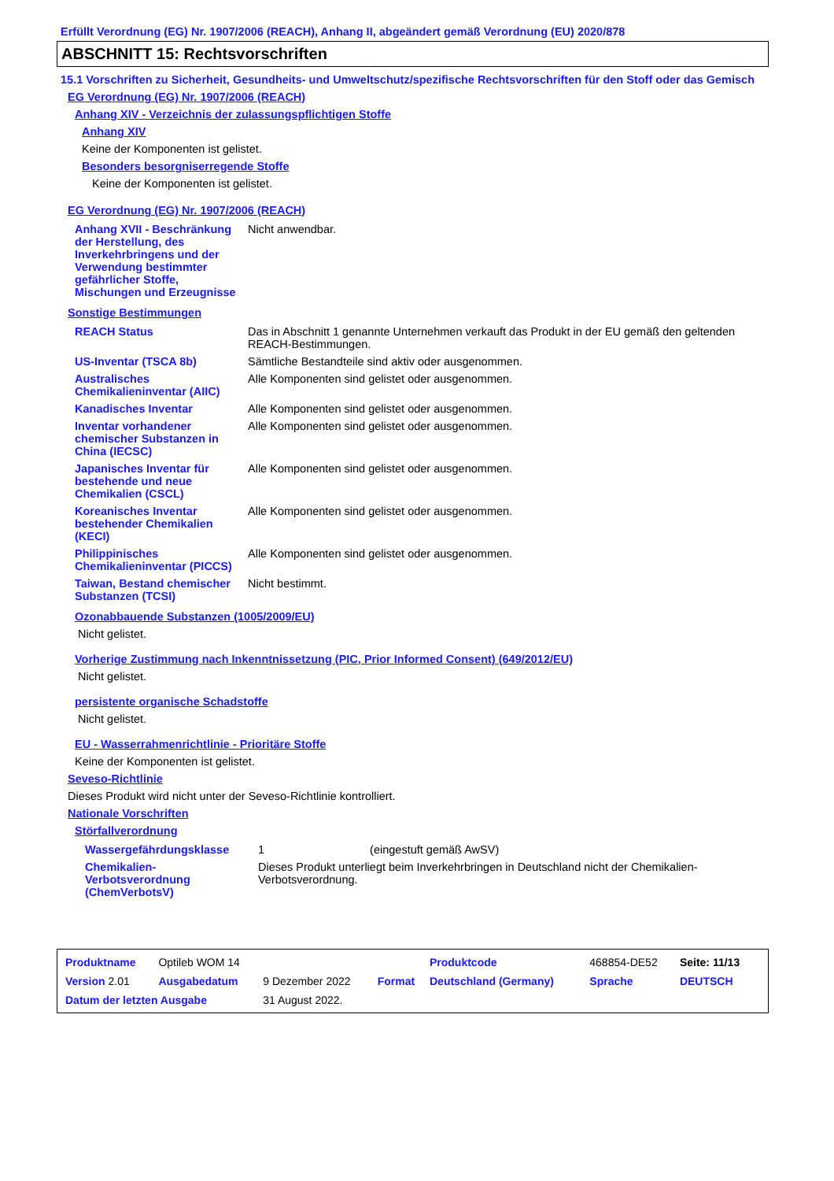Erfüllt Verordnung (EG) Nr. 1907/2006 (REACH), Anhang II, abgeändert gemäß Verordnung (EU) 2020/878
ABSCHNITT 15: Rechtsvorschriften
15.1 Vorschriften zu Sicherheit, Gesundheits- und Umweltschutz/spezifische Rechtsvorschriften für den Stoff oder das Gemisch
EG Verordnung (EG) Nr. 1907/2006 (REACH)
Anhang XIV - Verzeichnis der zulassungspflichtigen Stoffe
Anhang XIV
Keine der Komponenten ist gelistet.
Besonders besorgniserregende Stoffe
Keine der Komponenten ist gelistet.
EG Verordnung (EG) Nr. 1907/2006 (REACH)
| Anhang XVII - Beschränkung der Herstellung, des Inverkehrbringens und der Verwendung bestimmter gefährlicher Stoffe, Mischungen und Erzeugnisse | Nicht anwendbar. |
Sonstige Bestimmungen
| REACH Status | Das in Abschnitt 1 genannte Unternehmen verkauft das Produkt in der EU gemäß den geltenden REACH-Bestimmungen. |
| US-Inventar (TSCA 8b) | Sämtliche Bestandteile sind aktiv oder ausgenommen. |
| Australisches Chemikalieninventar (AIIC) | Alle Komponenten sind gelistet oder ausgenommen. |
| Kanadisches Inventar | Alle Komponenten sind gelistet oder ausgenommen. |
| Inventar vorhandener chemischer Substanzen in China (IECSC) | Alle Komponenten sind gelistet oder ausgenommen. |
| Japanisches Inventar für bestehende und neue Chemikalien (CSCL) | Alle Komponenten sind gelistet oder ausgenommen. |
| Koreanisches Inventar bestehender Chemikalien (KECI) | Alle Komponenten sind gelistet oder ausgenommen. |
| Philippinisches Chemikalieninventar (PICCS) | Alle Komponenten sind gelistet oder ausgenommen. |
| Taiwan, Bestand chemischer Substanzen (TCSI) | Nicht bestimmt. |
Ozonabbauende Substanzen (1005/2009/EU)
Nicht gelistet.
Vorherige Zustimmung nach Inkenntnissetzung (PIC, Prior Informed Consent) (649/2012/EU)
Nicht gelistet.
persistente organische Schadstoffe
Nicht gelistet.
EU - Wasserrahmenrichtlinie - Prioritäre Stoffe
Keine der Komponenten ist gelistet.
Seveso-Richtlinie
Dieses Produkt wird nicht unter der Seveso-Richtlinie kontrolliert.
Nationale Vorschriften
Störfallverordnung
| Wassergefährdungsklasse | 1 (eingestuft gemäß AwSV) |
| Chemikalien-Verbotsverordnung (ChemVerbotsV) | Dieses Produkt unterliegt beim Inverkehrbringen in Deutschland nicht der Chemikalien-Verbotsverordnung. |
| Produktname | Optileb WOM 14 | | | Produktcode | 468854-DE52 | Seite: 11/13 |
| Version 2.01 | Ausgabedatum | 9 Dezember 2022 | Format | Deutschland (Germany) | Sprache | DEUTSCH |
| Datum der letzten Ausgabe | | 31 August 2022. | | | | |